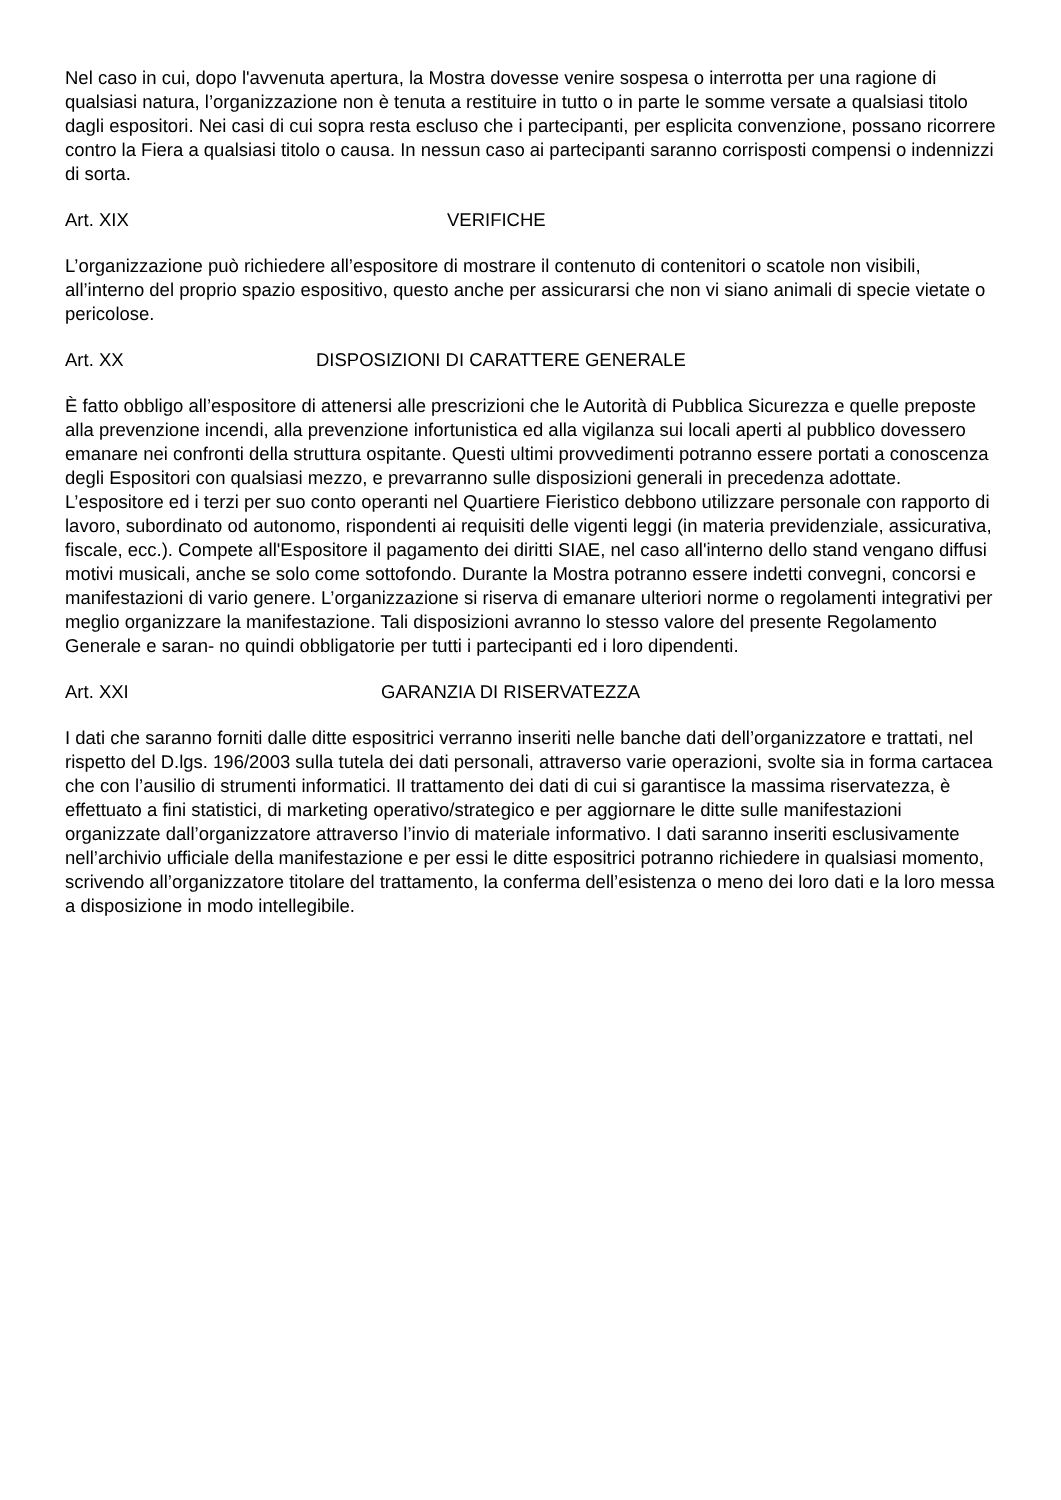Nel caso in cui, dopo l'avvenuta apertura, la Mostra dovesse venire sospesa o interrotta per una ragione di qualsiasi natura, l’organizzazione non è tenuta a restituire in tutto o in parte le somme versate a qualsiasi titolo dagli espositori. Nei casi di cui sopra resta escluso che i partecipanti, per esplicita convenzione, possano ricorrere contro la Fiera a qualsiasi titolo o causa. In nessun caso ai partecipanti saranno corrisposti compensi o indennizzi di sorta.
Art. XIX VERIFICHE
L’organizzazione può richiedere all’espositore di mostrare il contenuto di contenitori o scatole non visibili, all’interno del proprio spazio espositivo, questo anche per assicurarsi che non vi siano animali di specie vietate o pericolose.
Art. XX DISPOSIZIONI DI CARATTERE GENERALE
È fatto obbligo all’espositore di attenersi alle prescrizioni che le Autorità di Pubblica Sicurezza e quelle preposte alla prevenzione incendi, alla prevenzione infortunistica ed alla vigilanza sui locali aperti al pubblico dovessero emanare nei confronti della struttura ospitante. Questi ultimi provvedimenti potranno essere portati a conoscenza degli Espositori con qualsiasi mezzo, e prevarranno sulle disposizioni generali in precedenza adottate. L’espositore ed i terzi per suo conto operanti nel Quartiere Fieristico debbono utilizzare personale con rapporto di lavoro, subordinato od autonomo, rispondenti ai requisiti delle vigenti leggi (in materia previdenziale, assicurativa, fiscale, ecc.). Compete all'Espositore il pagamento dei diritti SIAE, nel caso all'interno dello stand vengano diffusi motivi musicali, anche se solo come sottofondo. Durante la Mostra potranno essere indetti convegni, concorsi e manifestazioni di vario genere. L’organizzazione si riserva di emanare ulteriori norme o regolamenti integrativi per meglio organizzare la manifestazione. Tali disposizioni avranno lo stesso valore del presente Regolamento Generale e saran- no quindi obbligatorie per tutti i partecipanti ed i loro dipendenti.
Art. XXI GARANZIA DI RISERVATEZZA
I dati che saranno forniti dalle ditte espositrici verranno inseriti nelle banche dati dell’organizzatore e trattati, nel rispetto del D.lgs. 196/2003 sulla tutela dei dati personali, attraverso varie operazioni, svolte sia in forma cartacea che con l’ausilio di strumenti informatici. Il trattamento dei dati di cui si garantisce la massima riservatezza, è effettuato a fini statistici, di marketing operativo/strategico e per aggiornare le ditte sulle manifestazioni organizzate dall’organizzatore attraverso l’invio di materiale informativo. I dati saranno inseriti esclusivamente nell’archivio ufficiale della manifestazione e per essi le ditte espositrici potranno richiedere in qualsiasi momento, scrivendo all’organizzatore titolare del trattamento, la conferma dell’esistenza o meno dei loro dati e la loro messa a disposizione in modo intellegibile.